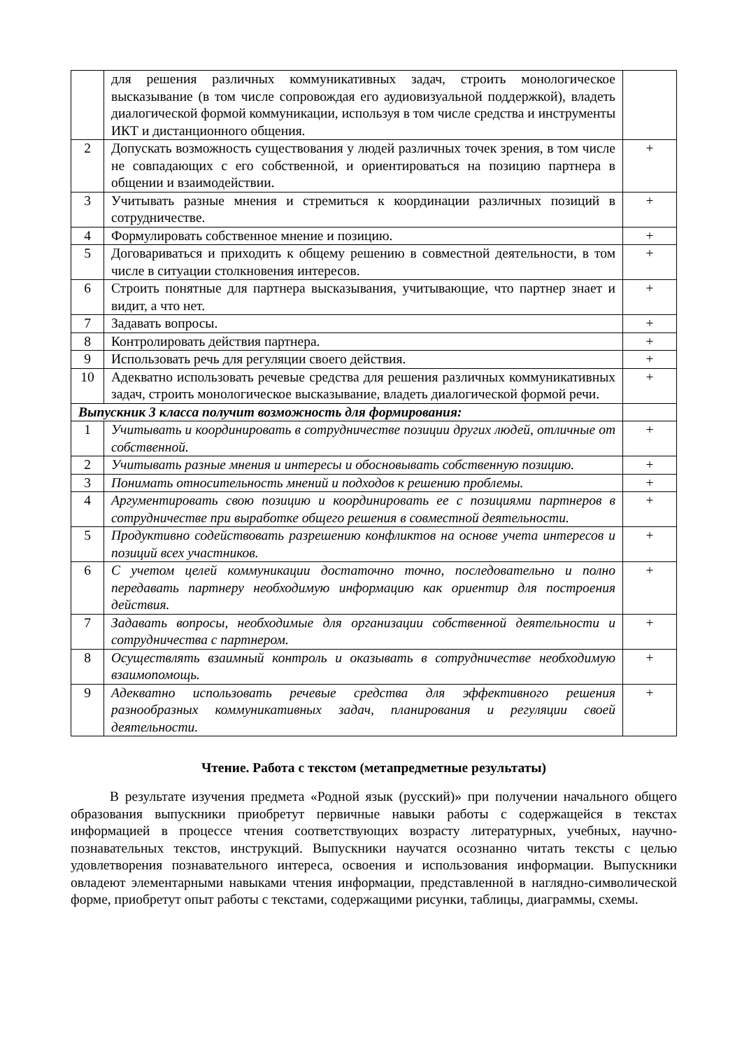| | для решения различных коммуникативных задач, строить монологическое высказывание (в том числе сопровождая его аудиовизуальной поддержкой), владеть диалогической формой коммуникации, используя в том числе средства и инструменты ИКТ и дистанционного общения. | |
| 2 | Допускать возможность существования у людей различных точек зрения, в том числе не совпадающих с его собственной, и ориентироваться на позицию партнера в общении и взаимодействии. | + |
| 3 | Учитывать разные мнения и стремиться к координации различных позиций в сотрудничестве. | + |
| 4 | Формулировать собственное мнение и позицию. | + |
| 5 | Договариваться и приходить к общему решению в совместной деятельности, в том числе в ситуации столкновения интересов. | + |
| 6 | Строить понятные для партнера высказывания, учитывающие, что партнер знает и видит, а что нет. | + |
| 7 | Задавать вопросы. | + |
| 8 | Контролировать действия партнера. | + |
| 9 | Использовать речь для регуляции своего действия. | + |
| 10 | Адекватно использовать речевые средства для решения различных коммуникативных задач, строить монологическое высказывание, владеть диалогической формой речи. | + |
| Выпускник 3 класса получит возможность для формирования: | | |
| 1 | Учитывать и координировать в сотрудничестве позиции других людей, отличные от собственной. | + |
| 2 | Учитывать разные мнения и интересы и обосновывать собственную позицию. | + |
| 3 | Понимать относительность мнений и подходов к решению проблемы. | + |
| 4 | Аргументировать свою позицию и координировать ее с позициями партнеров в сотрудничестве при выработке общего решения в совместной деятельности. | + |
| 5 | Продуктивно содействовать разрешению конфликтов на основе учета интересов и позиций всех участников. | + |
| 6 | С учетом целей коммуникации достаточно точно, последовательно и полно передавать партнеру необходимую информацию как ориентир для построения действия. | + |
| 7 | Задавать вопросы, необходимые для организации собственной деятельности и сотрудничества с партнером. | + |
| 8 | Осуществлять взаимный контроль и оказывать в сотрудничестве необходимую взаимопомощь. | + |
| 9 | Адекватно использовать речевые средства для эффективного решения разнообразных коммуникативных задач, планирования и регуляции своей деятельности. | + |
Чтение. Работа с текстом (метапредметные результаты)
В результате изучения предмета «Родной язык (русский)» при получении начального общего образования выпускники приобретут первичные навыки работы с содержащейся в текстах информацией в процессе чтения соответствующих возрасту литературных, учебных, научно-познавательных текстов, инструкций. Выпускники научатся осознанно читать тексты с целью удовлетворения познавательного интереса, освоения и использования информации. Выпускники овладеют элементарными навыками чтения информации, представленной в наглядно-символической форме, приобретут опыт работы с текстами, содержащими рисунки, таблицы, диаграммы, схемы.